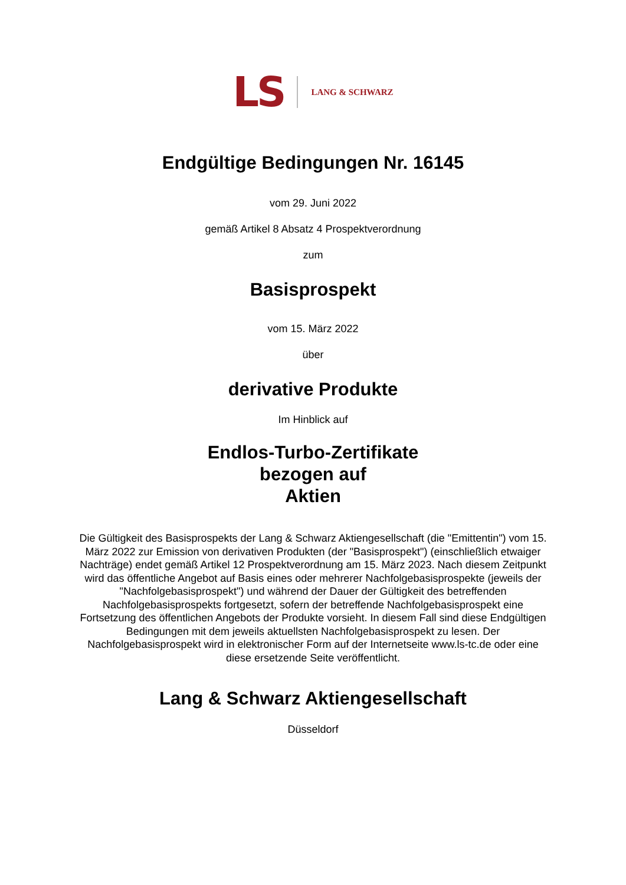LS LANG & SCHWARZ
Endgültige Bedingungen Nr. 16145
vom 29. Juni 2022
gemäß Artikel 8 Absatz 4 Prospektverordnung
zum
Basisprospekt
vom 15. März 2022
über
derivative Produkte
Im Hinblick auf
Endlos-Turbo-Zertifikate
bezogen auf
Aktien
Die Gültigkeit des Basisprospekts der Lang & Schwarz Aktiengesellschaft (die "Emittentin") vom 15. März 2022 zur Emission von derivativen Produkten (der "Basisprospekt") (einschließlich etwaiger Nachträge) endet gemäß Artikel 12 Prospektverordnung am 15. März 2023. Nach diesem Zeitpunkt wird das öffentliche Angebot auf Basis eines oder mehrerer Nachfolgebasisprospekte (jeweils der "Nachfolgebasisprospekt") und während der Dauer der Gültigkeit des betreffenden Nachfolgebasisprospekts fortgesetzt, sofern der betreffende Nachfolgebasisprospekt eine Fortsetzung des öffentlichen Angebots der Produkte vorsieht. In diesem Fall sind diese Endgültigen Bedingungen mit dem jeweils aktuellsten Nachfolgebasisprospekt zu lesen. Der Nachfolgebasisprospekt wird in elektronischer Form auf der Internetseite www.ls-tc.de oder eine diese ersetzende Seite veröffentlicht.
Lang & Schwarz Aktiengesellschaft
Düsseldorf